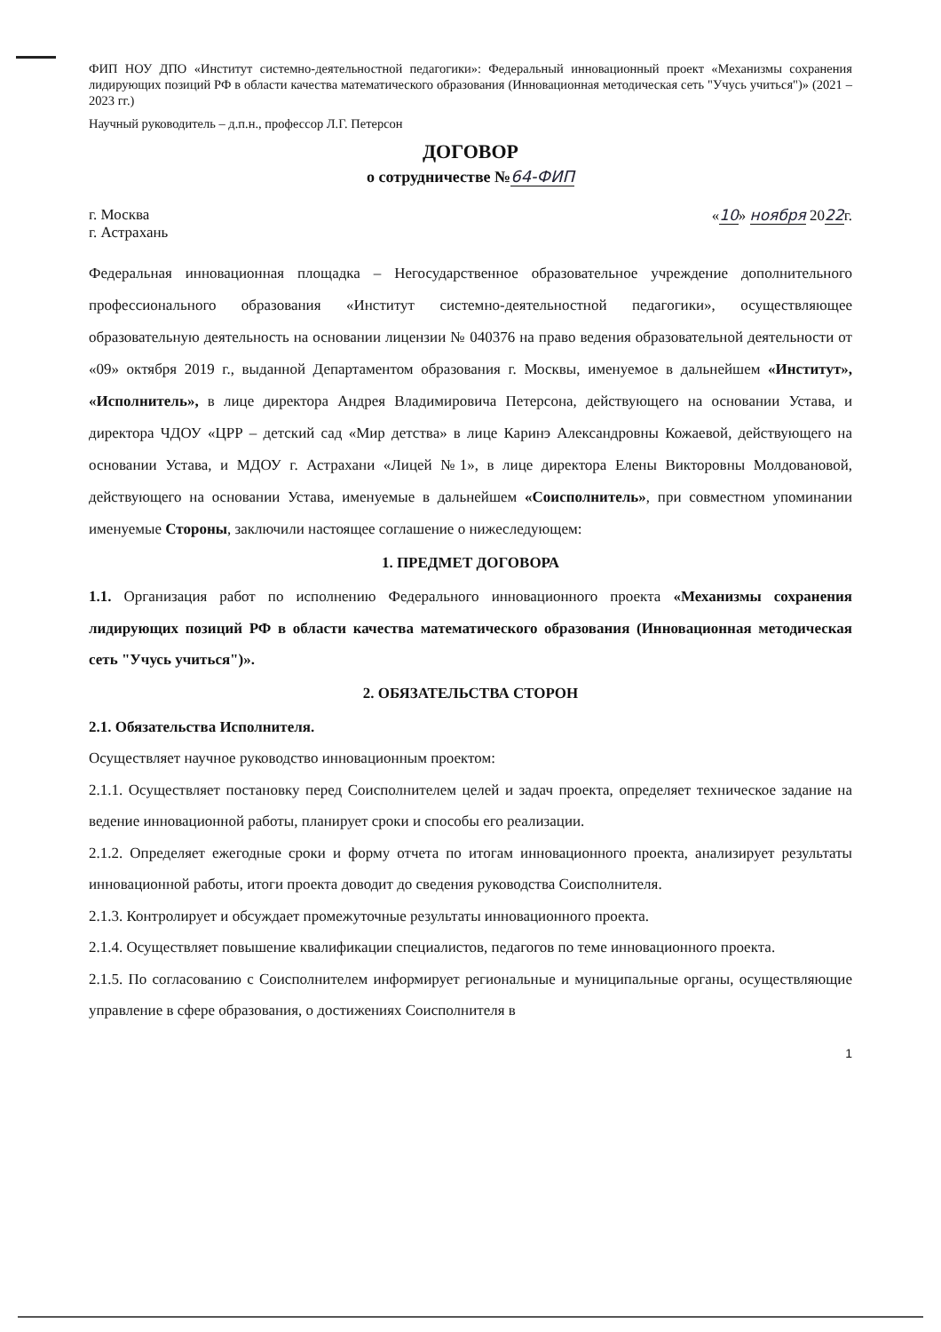ФИП НОУ ДПО «Институт системно-деятельностной педагогики»: Федеральный инновационный проект «Механизмы сохранения лидирующих позиций РФ в области качества математического образования (Инновационная методическая сеть "Учусь учиться")» (2021 – 2023 гг.)
Научный руководитель – д.п.н., профессор Л.Г. Петерсон
ДОГОВОР
о сотрудничестве №64-ФИП
г. Москва
г. Астрахань
«10» ноября 2022г.
Федеральная инновационная площадка – Негосударственное образовательное учреждение дополнительного профессионального образования «Институт системно-деятельностной педагогики», осуществляющее образовательную деятельность на основании лицензии № 040376 на право ведения образовательной деятельности от «09» октября 2019 г., выданной Департаментом образования г. Москвы, именуемое в дальнейшем «Институт», «Исполнитель», в лице директора Андрея Владимировича Петерсона, действующего на основании Устава, и директора ЧДОУ «ЦРР – детский сад «Мир детства» в лице Каринэ Александровны Кожаевой, действующего на основании Устава, и МДОУ г. Астрахани «Лицей №1», в лице директора Елены Викторовны Молдовановой, действующего на основании Устава, именуемые в дальнейшем «Соисполнитель», при совместном упоминании именуемые Стороны, заключили настоящее соглашение о нижеследующем:
1. ПРЕДМЕТ ДОГОВОРА
1.1. Организация работ по исполнению Федерального инновационного проекта «Механизмы сохранения лидирующих позиций РФ в области качества математического образования (Инновационная методическая сеть "Учусь учиться")».
2. ОБЯЗАТЕЛЬСТВА СТОРОН
2.1. Обязательства Исполнителя.
Осуществляет научное руководство инновационным проектом:
2.1.1. Осуществляет постановку перед Соисполнителем целей и задач проекта, определяет техническое задание на ведение инновационной работы, планирует сроки и способы его реализации.
2.1.2. Определяет ежегодные сроки и форму отчета по итогам инновационного проекта, анализирует результаты инновационной работы, итоги проекта доводит до сведения руководства Соисполнителя.
2.1.3. Контролирует и обсуждает промежуточные результаты инновационного проекта.
2.1.4. Осуществляет повышение квалификации специалистов, педагогов по теме инновационного проекта.
2.1.5. По согласованию с Соисполнителем информирует региональные и муниципальные органы, осуществляющие управление в сфере образования, о достижениях Соисполнителя в
1